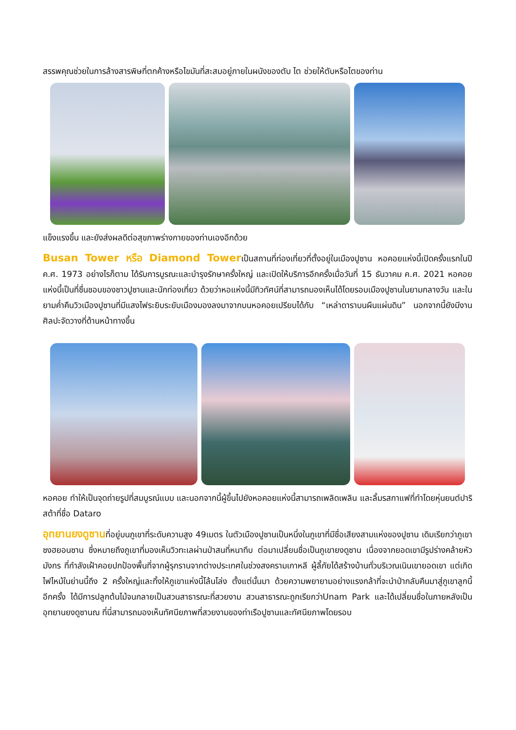สรรพคุณช่วยในการล้างสารพิษที่ตกค้างหรือไขมันที่สะสมอยู่ภายในผนังของตับ ไต ช่วยให้ตับหรือไตของท่าน
แข็งแรงขึ้น และยังส่งผลดีต่อสุขภาพร่างกายของท่านเองอีกด้วย
Busan Tower หรือ Diamond Towerเป็นสถานที่ท่องเที่ยวที่ตั้งอยู่ในเมืองปูซาน หอคอยแห่งนี้เปิดครั้งแรกในปี ค.ศ. 1973 อย่างไรก็ตาม ได้รับการบูรณะและบำรุงรักษาครั้งใหญ่ และเปิดให้บริการอีกครั้งเมื่อวันที่ 15 ธันวาคม ค.ศ. 2021 หอคอยแห่งนี้เป็นที่ชื่นชอบของชาวปูซานและนักท่องเที่ยว ด้วยว่าหอแห่งนี้มีทิวทัศน์ที่สามารถมองเห็นได้โดยรอบเมืองปูซานในยามกลางวัน และในยามค่ำคืนวิวเมืองปูซานที่มีแสงไฟระยิบระยับเมืองมองลงมาจากบนหอคอยเปรียบได้กับ “เหล่าดาราบนผืนแผ่นดิน” นอกจากนี้ยังมีงานศิลปะจัดวางที่ด้านหน้าทางขึ้น
หอคอย ทำให้เป็นจุดถ่ายรูปที่สมบูรณ์แบบ และนอกจากนี้ผู้ขึ้นไปยังหอคอยแห่งนี้สามารถเพลิดเพลิน และลิ้มรสกาแฟที่ทำโดยหุ่นยนต์ปาริสต้าที่ชื่อ Dataro
อุทยานยงดูซานที่อยู่บนภูเขาที่ระดับความสูง 49เมตร ในตัวเมืองปูซานเป็นหนึ่งในภูเขาที่มีชื่อเสียงสามแห่งของปูซาน เดิมเรียกว่าภูเขาซงฮยอนซาน ซึ่งหมายถึงภูเขาที่มองเห็นวิวทะเลผ่านป่าสนที่หนาทึบ ต่อมาเปลี่ยนชื่อเป็นภูเขายงดูซาน เนื่องจากยอดเขามีรูปร่างคล้ายหัวมังกร ที่กำลังเฝ้าคอยปกป้องพื้นที่จากผู้รุกรานจากต่างประเทศในช่วงสงครามเกาหลี ผู้ลี้ภัยได้สร้างบ้านทั่วบริเวณเนินเขายอดเขา แต่เกิดไฟไหม้ในย่านนี้ถึง 2 ครั้งใหญ่และทิ้งให้ภูเขาแห่งนี้โล้นโล่ง ตั้งแต่นั้นมา ด้วยความพยายามอย่างแรงกล้าที่จะนำป่ากลับคืนมาสู่ภูเขาลูกนี้อีกครั้ง ได้มีการปลูกต้นไม้จนกลายเป็นสวนสาธารณะที่สวยงาม สวนสาธารณะถูกเรียกว่าUnam Park และได้เปลี่ยนชื่อในภายหลังเป็น อุทยานยงดูซานณ ที่นี่สามารถมองเห็นทัศนียภาพที่สวยงามของท่าเรือปูซานและทัศนียภาพโดยรอบ